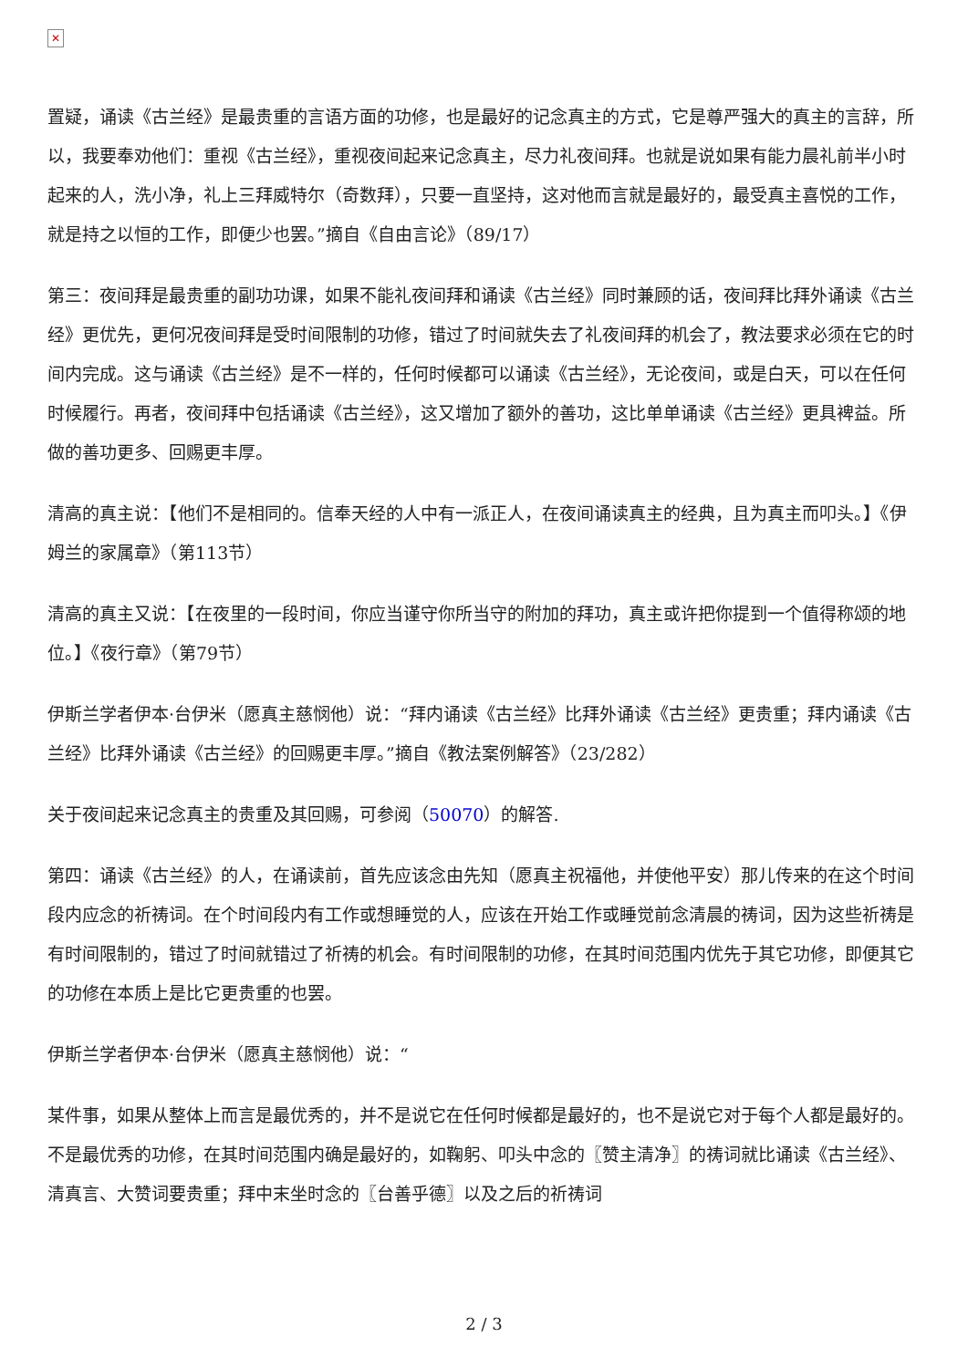✕
置疑，诵读《古兰经》是最贵重的言语方面的功修，也是最好的记念真主的方式，它是尊严强大的真主的言辞，所以，我要奉劝他们：重视《古兰经》，重视夜间起来记念真主，尽力礼夜间拜。也就是说如果有能力晨礼前半小时起来的人，洗小净，礼上三拜威特尔（奇数拜），只要一直坚持，这对他而言就是最好的，最受真主喜悦的工作，就是持之以恒的工作，即便少也罢。”摘自《自由言论》（89/17）
第三：夜间拜是最贵重的副功功课，如果不能礼夜间拜和诵读《古兰经》同时兼顾的话，夜间拜比拜外诵读《古兰经》更优先，更何况夜间拜是受时间限制的功修，错过了时间就失去了礼夜间拜的机会了，教法要求必须在它的时间内完成。这与诵读《古兰经》是不一样的，任何时候都可以诵读《古兰经》，无论夜间，或是白天，可以在任何时候履行。再者，夜间拜中包括诵读《古兰经》，这又增加了额外的善功，这比单单诵读《古兰经》更具裨益。所做的善功更多、回赐更丰厚。
清高的真主说：【他们不是相同的。信奉天经的人中有一派正人，在夜间诵读真主的经典，且为真主而叩头。】《伊姆兰的家属章》（第113节）
清高的真主又说：【在夜里的一段时间，你应当谨守你所当守的附加的拜功，真主或许把你提到一个值得称颂的地位。】《夜行章》（第79节）
伊斯兰学者伊本·台伊米（愿真主慈悯他）说：“拜内诵读《古兰经》比拜外诵读《古兰经》更贵重；拜内诵读《古兰经》比拜外诵读《古兰经》的回赐更丰厚。”摘自《教法案例解答》（23/282）
关于夜间起来记念真主的贵重及其回赐，可参阅（50070）的解答.
第四：诵读《古兰经》的人，在诵读前，首先应该念由先知（愿真主祝福他，并使他平安）那儿传来的在这个时间段内应念的祈祷词。在个时间段内有工作或想睡觉的人，应该在开始工作或睡觉前念清晨的祷词，因为这些祈祷是有时间限制的，错过了时间就错过了祈祷的机会。有时间限制的功修，在其时间范围内优先于其它功修，即便其它的功修在本质上是比它更贵重的也罢。
伊斯兰学者伊本·台伊米（愿真主慈悯他）说：“
某件事，如果从整体上而言是最优秀的，并不是说它在任何时候都是最好的，也不是说它对于每个人都是最好的。不是最优秀的功修，在其时间范围内确是最好的，如鞠躬、叩头中念的〖赞主清净〗的祷词就比诵读《古兰经》、清真言、大赞词要贵重；拜中末坐时念的〖台善乎德〗以及之后的祈祷词
2 / 3